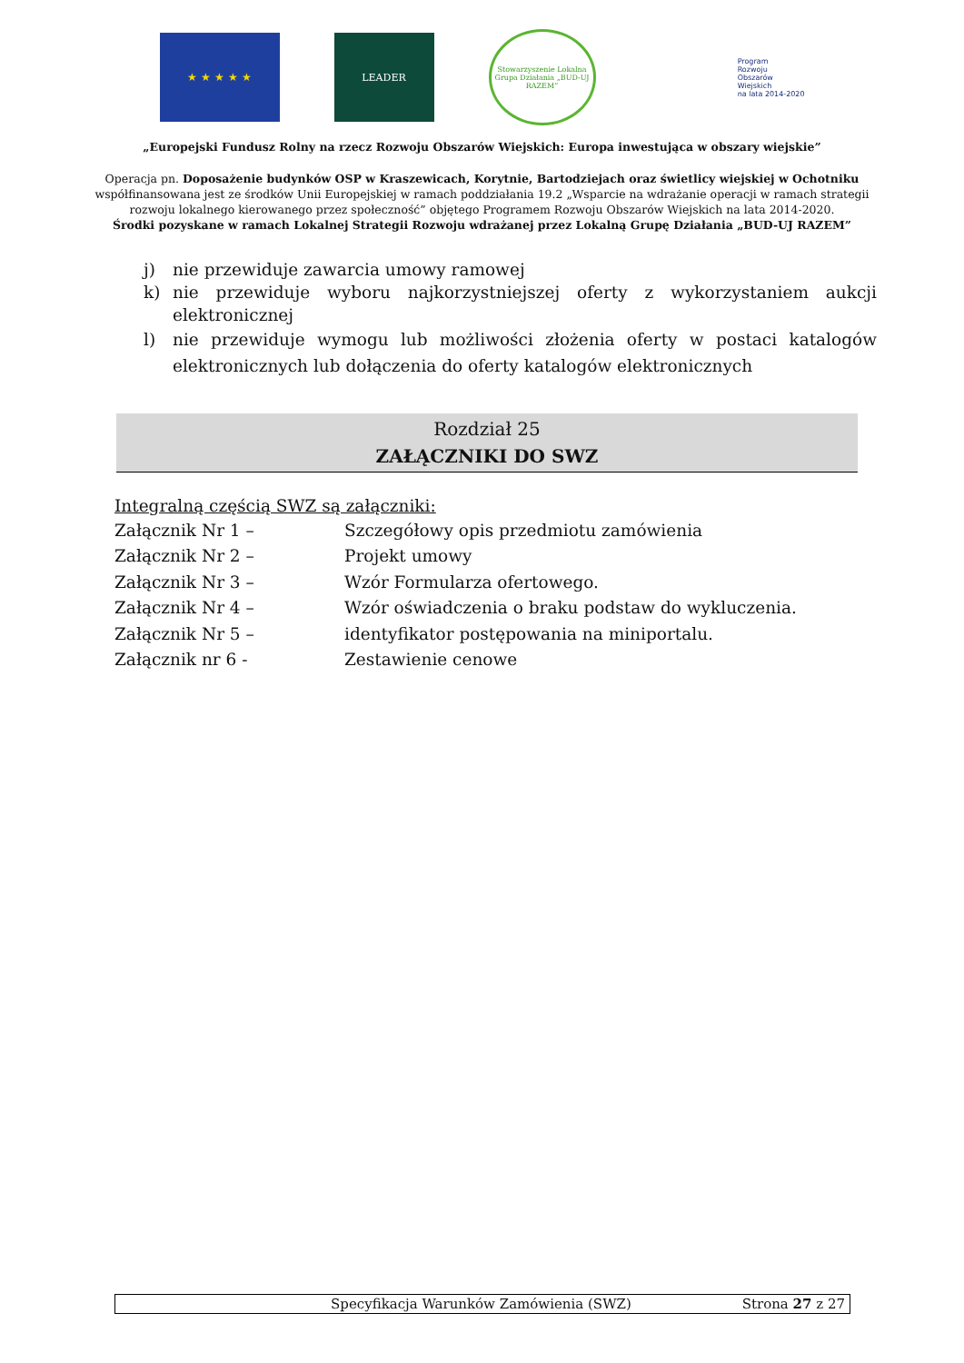★ ★ ★ ★ ★ LEADER
Stowarzyszenie Lokalna Grupa Działania „BUD-UJ RAZEM”
Program
Rozwoju
Obszarów
Wiejskich
na lata 2014-2020
„Europejski Fundusz Rolny na rzecz Rozwoju Obszarów Wiejskich: Europa inwestująca w obszary wiejskie”
Operacja pn. Doposażenie budynków OSP w Kraszewicach, Korytnie, Bartodziejach oraz świetlicy wiejskiej w Ochotniku
współfinansowana jest ze środków Unii Europejskiej w ramach poddziałania 19.2 „Wsparcie na wdrażanie operacji w ramach strategii
rozwoju lokalnego kierowanego przez społeczność” objętego Programem Rozwoju Obszarów Wiejskich na lata 2014-2020.
Środki pozyskane w ramach Lokalnej Strategii Rozwoju wdrażanej przez Lokalną Grupę Działania „BUD-UJ RAZEM”
j) nie przewiduje zawarcia umowy ramowej
k) nie przewiduje wyboru najkorzystniejszej oferty z wykorzystaniem aukcji elektronicznej
l) nie przewiduje wymogu lub możliwości złożenia oferty w postaci katalogów elektronicznych lub dołączenia do oferty katalogów elektronicznych
Rozdział 25
ZAŁĄCZNIKI DO SWZ
Integralną częścią SWZ są załączniki:
| Załącznik Nr 1 – | Szczegółowy opis przedmiotu zamówienia |
| Załącznik Nr 2 – | Projekt umowy |
| Załącznik Nr 3 – | Wzór Formularza ofertowego. |
| Załącznik Nr 4 – | Wzór oświadczenia o braku podstaw do wykluczenia. |
| Załącznik Nr 5 – | identyfikator postępowania na miniportalu. |
| Załącznik nr 6 - | Zestawienie cenowe |
Specyfikacja Warunków Zamówienia (SWZ) Strona 27 z 27